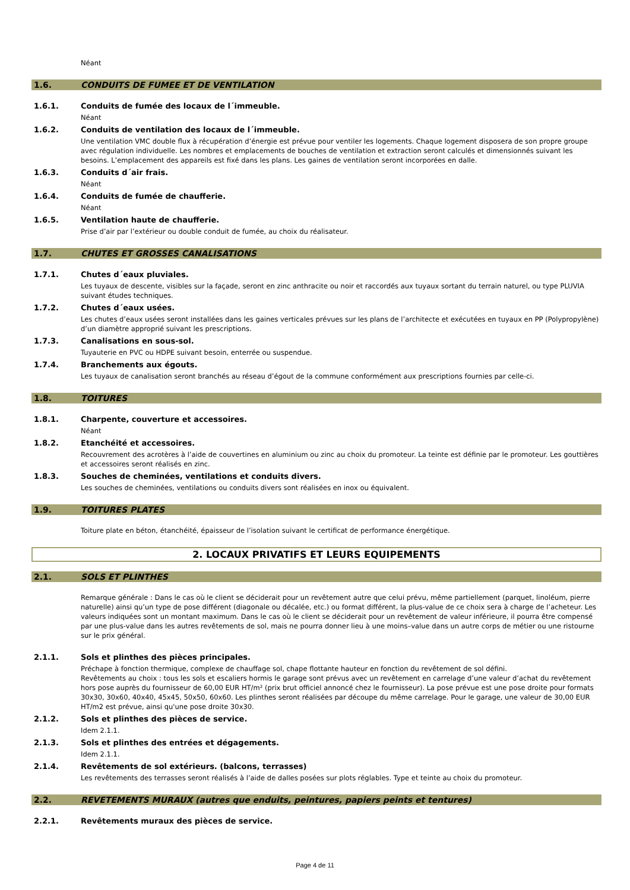Néant
1.6. CONDUITS DE FUMEE ET DE VENTILATION
1.6.1. Conduits de fumée des locaux de l´immeuble.
Néant
1.6.2. Conduits de ventilation des locaux de l´immeuble.
Une ventilation VMC double flux à récupération d’énergie est prévue pour ventiler les logements. Chaque logement disposera de son propre groupe avec régulation individuelle. Les nombres et emplacements de bouches de ventilation et extraction seront calculés et dimensionnés suivant les besoins. L’emplacement des appareils est fixé dans les plans. Les gaines de ventilation seront incorporées en dalle.
1.6.3. Conduits d´air frais.
Néant
1.6.4. Conduits de fumée de chaufferie.
Néant
1.6.5. Ventilation haute de chaufferie.
Prise d’air par l’extérieur ou double conduit de fumée, au choix du réalisateur.
1.7. CHUTES ET GROSSES CANALISATIONS
1.7.1. Chutes d´eaux pluviales.
Les tuyaux de descente, visibles sur la façade, seront en zinc anthracite ou noir et raccordés aux tuyaux sortant du terrain naturel, ou type PLUVIA suivant études techniques.
1.7.2. Chutes d´eaux usées.
Les chutes d’eaux usées seront installées dans les gaines verticales prévues sur les plans de l’architecte et exécutées en tuyaux en PP (Polypropylène) d’un diamètre approprié suivant les prescriptions.
1.7.3. Canalisations en sous-sol.
Tuyauterie en PVC ou HDPE suivant besoin, enterrée ou suspendue.
1.7.4. Branchements aux égouts.
Les tuyaux de canalisation seront branchés au réseau d’égout de la commune conformément aux prescriptions fournies par celle-ci.
1.8. TOITURES
1.8.1. Charpente, couverture et accessoires.
Néant
1.8.2. Etanchéité et accessoires.
Recouvrement des acrotères à l’aide de couvertines en aluminium ou zinc au choix du promoteur. La teinte est définie par le promoteur. Les gouttières et accessoires seront réalisés en zinc.
1.8.3. Souches de cheminées, ventilations et conduits divers.
Les souches de cheminées, ventilations ou conduits divers sont réalisées en inox ou équivalent.
1.9. TOITURES PLATES
Toiture plate en béton, étanchéité, épaisseur de l’isolation suivant le certificat de performance énergétique.
2. LOCAUX PRIVATIFS ET LEURS EQUIPEMENTS
2.1. SOLS ET PLINTHES
Remarque générale : Dans le cas où le client se déciderait pour un revêtement autre que celui prévu, même partiellement (parquet, linoléum, pierre naturelle) ainsi qu’un type de pose différent (diagonale ou décalée, etc.) ou format différent, la plus-value de ce choix sera à charge de l’acheteur. Les valeurs indiquées sont un montant maximum. Dans le cas où le client se déciderait pour un revêtement de valeur inférieure, il pourra être compensé par une plus-value dans les autres revêtements de sol, mais ne pourra donner lieu à une moins–value dans un autre corps de métier ou une ristourne sur le prix général.
2.1.1. Sols et plinthes des pièces principales.
Préchape à fonction thermique, complexe de chauffage sol, chape flottante hauteur en fonction du revêtement de sol défini.
Revêtements au choix : tous les sols et escaliers hormis le garage sont prévus avec un revêtement en carrelage d’une valeur d’achat du revêtement hors pose auprès du fournisseur de 60,00 EUR HT/m² (prix brut officiel annoncé chez le fournisseur). La pose prévue est une pose droite pour formats 30x30, 30x60, 40x40, 45x45, 50x50, 60x60. Les plinthes seront réalisées par découpe du même carrelage. Pour le garage, une valeur de 30,00 EUR HT/m2 est prévue, ainsi qu'une pose droite 30x30.
2.1.2. Sols et plinthes des pièces de service.
Idem 2.1.1.
2.1.3. Sols et plinthes des entrées et dégagements.
Idem 2.1.1.
2.1.4. Revêtements de sol extérieurs. (balcons, terrasses)
Les revêtements des terrasses seront réalisés à l’aide de dalles posées sur plots réglables. Type et teinte au choix du promoteur.
2.2. REVETEMENTS MURAUX (autres que enduits, peintures, papiers peints et tentures)
2.2.1. Revêtements muraux des pièces de service.
Page 4 de 11